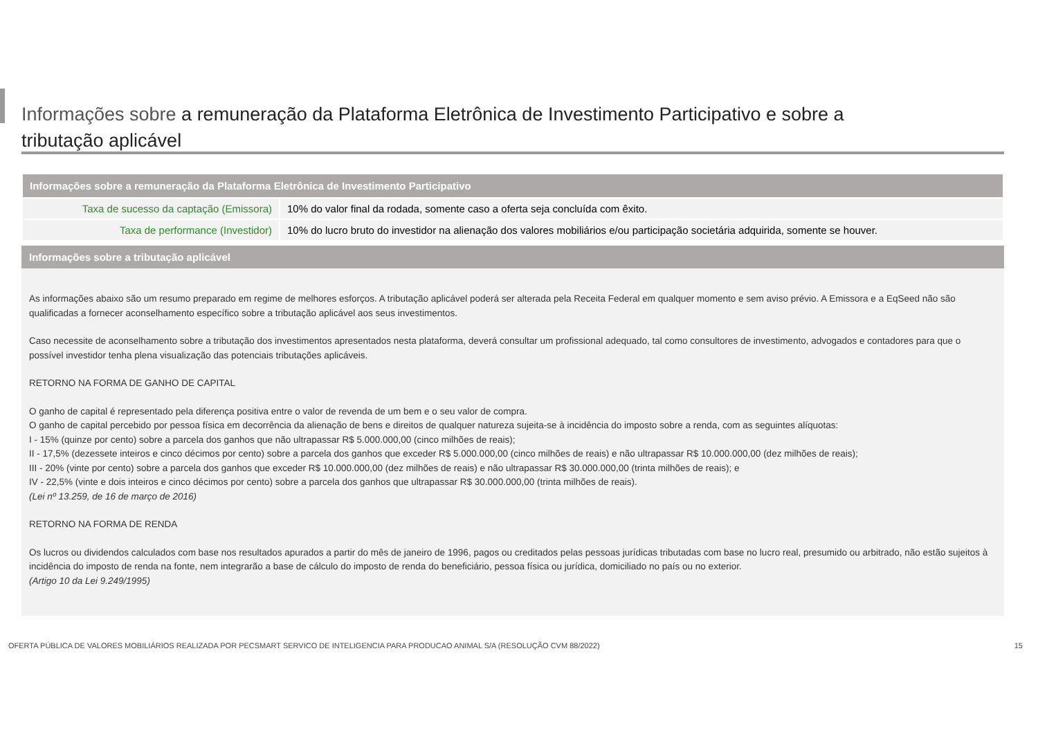Informações sobre a remuneração da Plataforma Eletrônica de Investimento Participativo e sobre a tributação aplicável
| Informações sobre a remuneração da Plataforma Eletrônica de Investimento Participativo | |
| --- | --- |
| Taxa de sucesso da captação (Emissora) | 10% do valor final da rodada, somente caso a oferta seja concluída com êxito. |
| Taxa de performance (Investidor) | 10% do lucro bruto do investidor na alienação dos valores mobiliários e/ou participação societária adquirida, somente se houver. |
Informações sobre a tributação aplicável
As informações abaixo são um resumo preparado em regime de melhores esforços. A tributação aplicável poderá ser alterada pela Receita Federal em qualquer momento e sem aviso prévio. A Emissora e a EqSeed não são qualificadas a fornecer aconselhamento específico sobre a tributação aplicável aos seus investimentos.
Caso necessite de aconselhamento sobre a tributação dos investimentos apresentados nesta plataforma, deverá consultar um profissional adequado, tal como consultores de investimento, advogados e contadores para que o possível investidor tenha plena visualização das potenciais tributações aplicáveis.
RETORNO NA FORMA DE GANHO DE CAPITAL
O ganho de capital é representado pela diferença positiva entre o valor de revenda de um bem e o seu valor de compra.
O ganho de capital percebido por pessoa física em decorrência da alienação de bens e direitos de qualquer natureza sujeita-se à incidência do imposto sobre a renda, com as seguintes alíquotas:
I - 15% (quinze por cento) sobre a parcela dos ganhos que não ultrapassar R$ 5.000.000,00 (cinco milhões de reais);
II - 17,5% (dezessete inteiros e cinco décimos por cento) sobre a parcela dos ganhos que exceder R$ 5.000.000,00 (cinco milhões de reais) e não ultrapassar R$ 10.000.000,00 (dez milhões de reais);
III - 20% (vinte por cento) sobre a parcela dos ganhos que exceder R$ 10.000.000,00 (dez milhões de reais) e não ultrapassar R$ 30.000.000,00 (trinta milhões de reais); e
IV - 22,5% (vinte e dois inteiros e cinco décimos por cento) sobre a parcela dos ganhos que ultrapassar R$ 30.000.000,00 (trinta milhões de reais).
(Lei nº 13.259, de 16 de março de 2016)
RETORNO NA FORMA DE RENDA
Os lucros ou dividendos calculados com base nos resultados apurados a partir do mês de janeiro de 1996, pagos ou creditados pelas pessoas jurídicas tributadas com base no lucro real, presumido ou arbitrado, não estão sujeitos à incidência do imposto de renda na fonte, nem integrarão a base de cálculo do imposto de renda do beneficiário, pessoa física ou jurídica, domiciliado no país ou no exterior.
(Artigo 10 da Lei 9.249/1995)
OFERTA PÚBLICA DE VALORES MOBILIÁRIOS REALIZADA POR PECSMART SERVICO DE INTELIGENCIA PARA PRODUCAO ANIMAL S/A (RESOLUÇÃO CVM 88/2022) 15